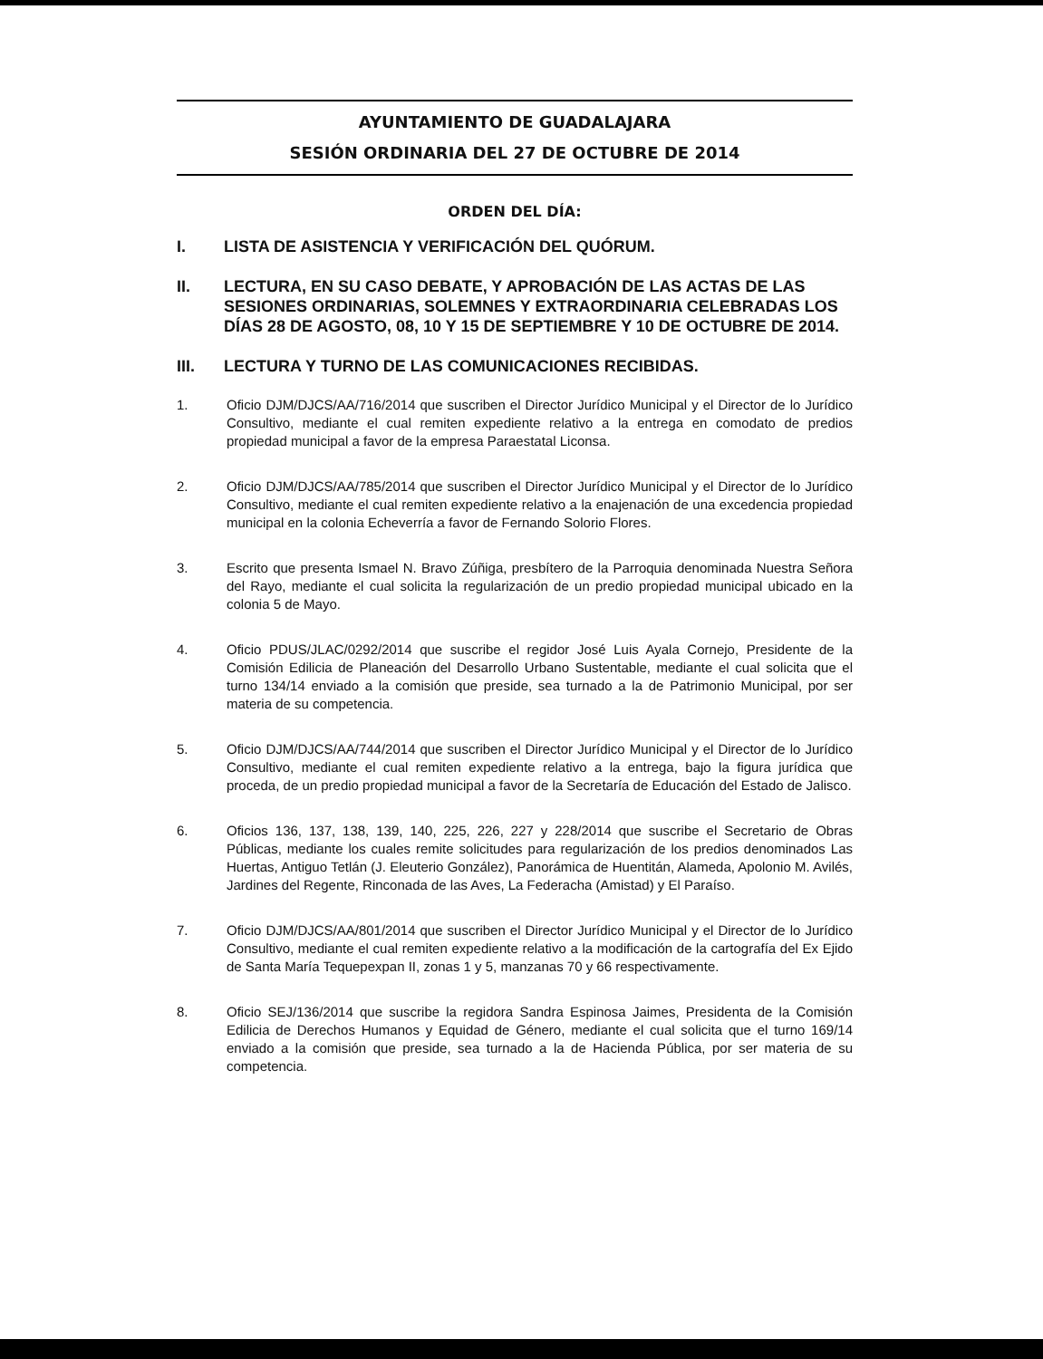AYUNTAMIENTO DE GUADALAJARA
SESIÓN ORDINARIA DEL 27 DE OCTUBRE DE 2014
ORDEN DEL DÍA:
I. LISTA DE ASISTENCIA Y VERIFICACIÓN DEL QUÓRUM.
II. LECTURA, EN SU CASO DEBATE, Y APROBACIÓN DE LAS ACTAS DE LAS SESIONES ORDINARIAS, SOLEMNES Y EXTRAORDINARIA CELEBRADAS LOS DÍAS 28 DE AGOSTO, 08, 10 Y 15 DE SEPTIEMBRE Y 10 DE OCTUBRE DE 2014.
III. LECTURA Y TURNO DE LAS COMUNICACIONES RECIBIDAS.
1. Oficio DJM/DJCS/AA/716/2014 que suscriben el Director Jurídico Municipal y el Director de lo Jurídico Consultivo, mediante el cual remiten expediente relativo a la entrega en comodato de predios propiedad municipal a favor de la empresa Paraestatal Liconsa.
2. Oficio DJM/DJCS/AA/785/2014 que suscriben el Director Jurídico Municipal y el Director de lo Jurídico Consultivo, mediante el cual remiten expediente relativo a la enajenación de una excedencia propiedad municipal en la colonia Echeverría a favor de Fernando Solorio Flores.
3. Escrito que presenta Ismael N. Bravo Zúñiga, presbítero de la Parroquia denominada Nuestra Señora del Rayo, mediante el cual solicita la regularización de un predio propiedad municipal ubicado en la colonia 5 de Mayo.
4. Oficio PDUS/JLAC/0292/2014 que suscribe el regidor José Luis Ayala Cornejo, Presidente de la Comisión Edilicia de Planeación del Desarrollo Urbano Sustentable, mediante el cual solicita que el turno 134/14 enviado a la comisión que preside, sea turnado a la de Patrimonio Municipal, por ser materia de su competencia.
5. Oficio DJM/DJCS/AA/744/2014 que suscriben el Director Jurídico Municipal y el Director de lo Jurídico Consultivo, mediante el cual remiten expediente relativo a la entrega, bajo la figura jurídica que proceda, de un predio propiedad municipal a favor de la Secretaría de Educación del Estado de Jalisco.
6. Oficios 136, 137, 138, 139, 140, 225, 226, 227 y 228/2014 que suscribe el Secretario de Obras Públicas, mediante los cuales remite solicitudes para regularización de los predios denominados Las Huertas, Antiguo Tetlán (J. Eleuterio González), Panorámica de Huentitán, Alameda, Apolonio M. Avilés, Jardines del Regente, Rinconada de las Aves, La Federacha (Amistad) y El Paraíso.
7. Oficio DJM/DJCS/AA/801/2014 que suscriben el Director Jurídico Municipal y el Director de lo Jurídico Consultivo, mediante el cual remiten expediente relativo a la modificación de la cartografía del Ex Ejido de Santa María Tequepexpan II, zonas 1 y 5, manzanas 70 y 66 respectivamente.
8. Oficio SEJ/136/2014 que suscribe la regidora Sandra Espinosa Jaimes, Presidenta de la Comisión Edilicia de Derechos Humanos y Equidad de Género, mediante el cual solicita que el turno 169/14 enviado a la comisión que preside, sea turnado a la de Hacienda Pública, por ser materia de su competencia.